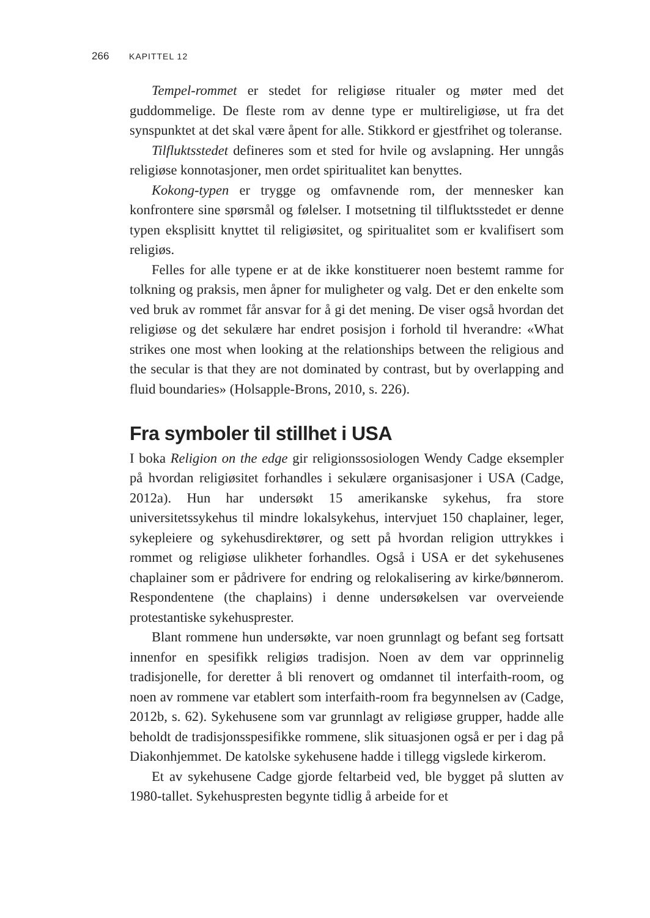266 KAPITTEL 12
Tempel-rommet er stedet for religiøse ritualer og møter med det guddommelige. De fleste rom av denne type er multireligiøse, ut fra det synspunktet at det skal være åpent for alle. Stikkord er gjestfrihet og toleranse.
Tilfluktsstedet defineres som et sted for hvile og avslapning. Her unngås religiøse konnotasjoner, men ordet spiritualitet kan benyttes.
Kokong-typen er trygge og omfavnende rom, der mennesker kan konfrontere sine spørsmål og følelser. I motsetning til tilfluktsstedet er denne typen eksplisitt knyttet til religiøsitet, og spiritualitet som er kvalifisert som religiøs.
Felles for alle typene er at de ikke konstituerer noen bestemt ramme for tolkning og praksis, men åpner for muligheter og valg. Det er den enkelte som ved bruk av rommet får ansvar for å gi det mening. De viser også hvordan det religiøse og det sekulære har endret posisjon i forhold til hverandre: «What strikes one most when looking at the relationships between the religious and the secular is that they are not dominated by contrast, but by overlapping and fluid boundaries» (Holsapple-Brons, 2010, s. 226).
Fra symboler til stillhet i USA
I boka Religion on the edge gir religionssosiologen Wendy Cadge eksempler på hvordan religiøsitet forhandles i sekulære organisasjoner i USA (Cadge, 2012a). Hun har undersøkt 15 amerikanske sykehus, fra store universitetssykehus til mindre lokalsykehus, intervjuet 150 chaplainer, leger, sykepleiere og sykehusdirektører, og sett på hvordan religion uttrykkes i rommet og religiøse ulikheter forhandles. Også i USA er det sykehusenes chaplainer som er pådrivere for endring og relokalisering av kirke/bønnerom. Respondentene (the chaplains) i denne undersøkelsen var overveiende protestantiske sykehusprester.
Blant rommene hun undersøkte, var noen grunnlagt og befant seg fortsatt innenfor en spesifikk religiøs tradisjon. Noen av dem var opprinnelig tradisjonelle, for deretter å bli renovert og omdannet til interfaith-room, og noen av rommene var etablert som interfaith-room fra begynnelsen av (Cadge, 2012b, s. 62). Sykehusene som var grunnlagt av religiøse grupper, hadde alle beholdt de tradisjonsspesifikke rommene, slik situasjonen også er per i dag på Diakonhjemmet. De katolske sykehusene hadde i tillegg vigslede kirkerom.
Et av sykehusene Cadge gjorde feltarbeid ved, ble bygget på slutten av 1980-tallet. Sykehuspresten begynte tidlig å arbeide for et